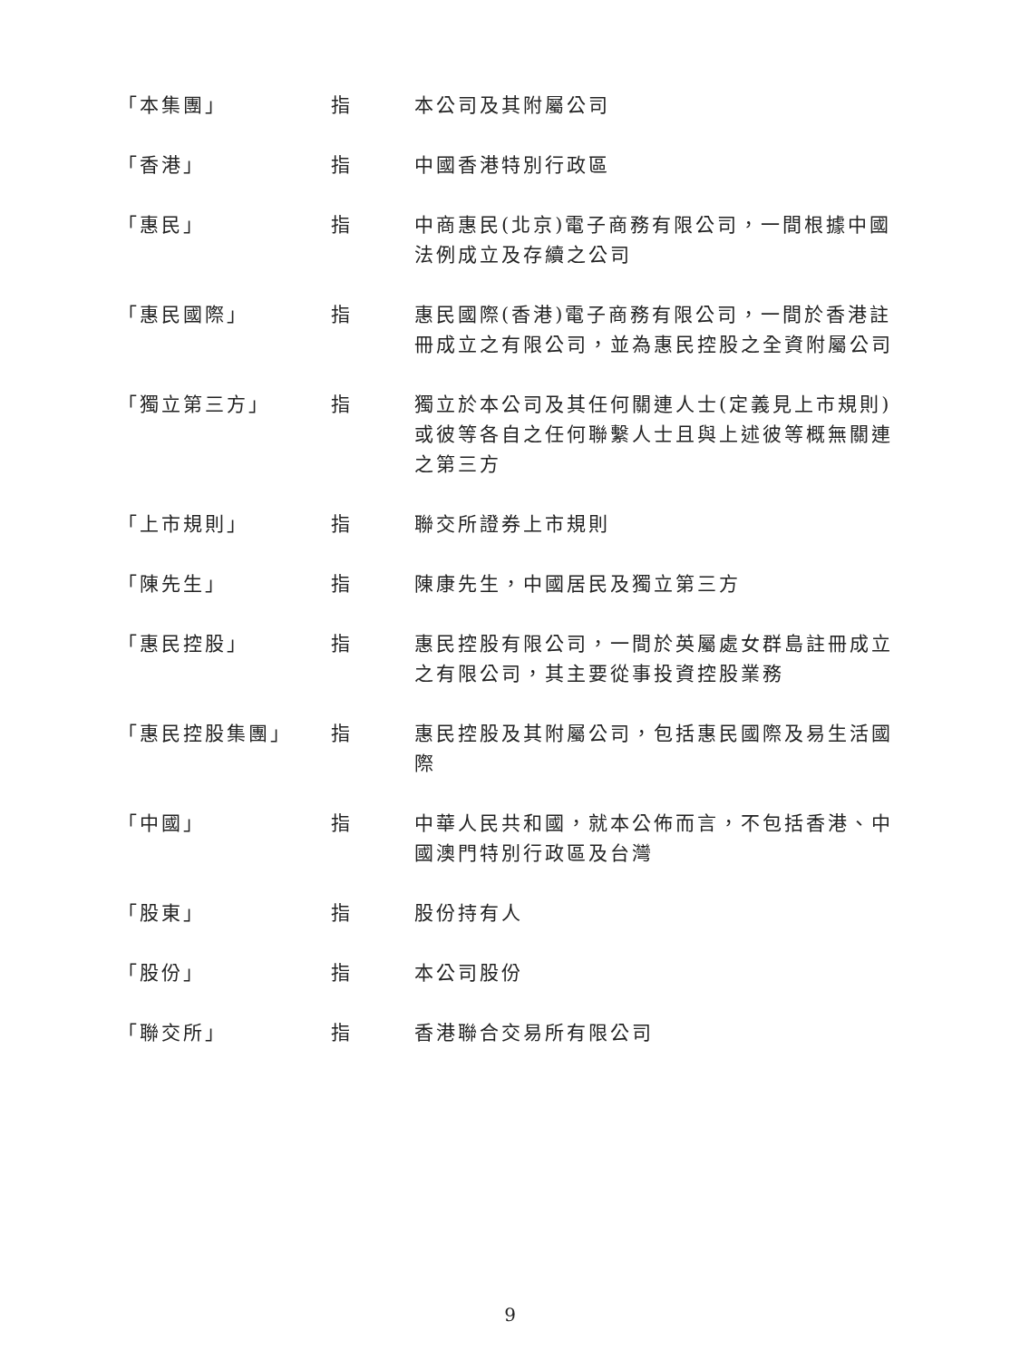| 「本集團」 | 指 | 本公司及其附屬公司 |
| 「香港」 | 指 | 中國香港特別行政區 |
| 「惠民」 | 指 | 中商惠民(北京)電子商務有限公司，一間根據中國法例成立及存續之公司 |
| 「惠民國際」 | 指 | 惠民國際(香港)電子商務有限公司，一間於香港註冊成立之有限公司，並為惠民控股之全資附屬公司 |
| 「獨立第三方」 | 指 | 獨立於本公司及其任何關連人士(定義見上市規則)或彼等各自之任何聯繫人士且與上述彼等概無關連之第三方 |
| 「上市規則」 | 指 | 聯交所證券上市規則 |
| 「陳先生」 | 指 | 陳康先生，中國居民及獨立第三方 |
| 「惠民控股」 | 指 | 惠民控股有限公司，一間於英屬處女群島註冊成立之有限公司，其主要從事投資控股業務 |
| 「惠民控股集團」 | 指 | 惠民控股及其附屬公司，包括惠民國際及易生活國際 |
| 「中國」 | 指 | 中華人民共和國，就本公佈而言，不包括香港、中國澳門特別行政區及台灣 |
| 「股東」 | 指 | 股份持有人 |
| 「股份」 | 指 | 本公司股份 |
| 「聯交所」 | 指 | 香港聯合交易所有限公司 |
9